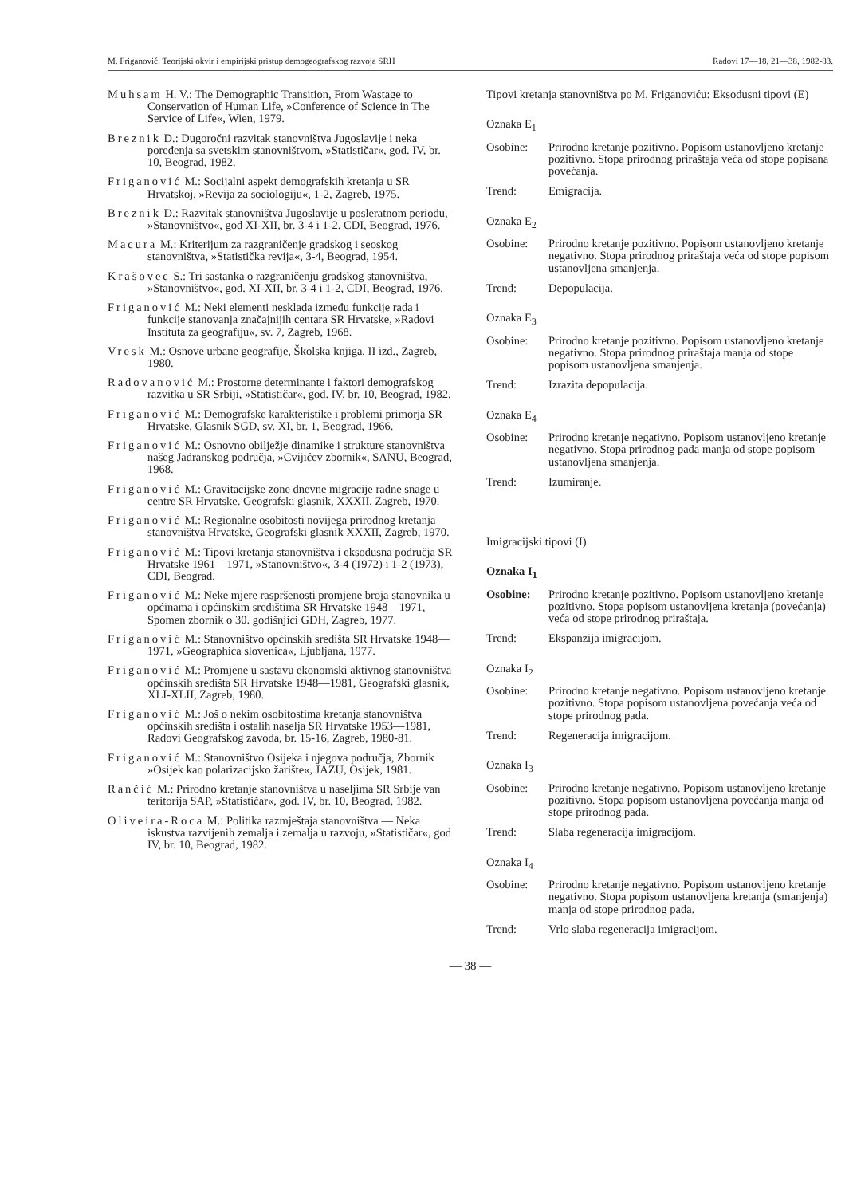M. Friganović: Teorijski okvir i empirijski pristup demogeografskog razvoja SRH Radovi 17—18, 21—38, 1982-83.
Muhsam H. V.: The Demographic Transition, From Wastage to Conservation of Human Life, »Conference of Science in The Service of Life«, Wien, 1979.
Breznik D.: Dugoročni razvitak stanovništva Jugoslavije i neka poređenja sa svetskim stanovništvom, »Statističar«, god. IV, br. 10, Beograd, 1982.
Friganović M.: Socijalni aspekt demografskih kretanja u SR Hrvatskoj, »Revija za sociologiju«, 1-2, Zagreb, 1975.
Breznik D.: Razvitak stanovništva Jugoslavije u posleratnom periodu, »Stanovništvo«, god XI-XII, br. 3-4 i 1-2. CDI, Beograd, 1976.
Macura M.: Kriterijum za razgraničenje gradskog i seoskog stanovništva, »Statistička revija«, 3-4, Beograd, 1954.
Krašovec S.: Tri sastanka o razgraničenju gradskog stanovništva, »Stanovništvo«, god. XI-XII, br. 3-4 i 1-2, CDI, Beograd, 1976.
Friganović M.: Neki elementi nesklada između funkcije rada i funkcije stanovanja značajnijih centara SR Hrvatske, »Radovi Instituta za geografiju«, sv. 7, Zagreb, 1968.
Vresk M.: Osnove urbane geografije, Školska knjiga, II izd., Zagreb, 1980.
Radovanović M.: Prostorne determinante i faktori demografskog razvitka u SR Srbiji, »Statističar«, god. IV, br. 10, Beograd, 1982.
Friganović M.: Demografske karakteristike i problemi primorja SR Hrvatske, Glasnik SGD, sv. XI, br. 1, Beograd, 1966.
Friganović M.: Osnovno obilježje dinamike i strukture stanovništva našeg Jadranskog područja, »Cvijićev zbornik«, SANU, Beograd, 1968.
Friganović M.: Gravitacijske zone dnevne migracije radne snage u centre SR Hrvatske. Geografski glasnik, XXXII, Zagreb, 1970.
Friganović M.: Regionalne osobitosti novijega prirodnog kretanja stanovništva Hrvatske, Geografski glasnik XXXII, Zagreb, 1970.
Friganović M.: Tipovi kretanja stanovništva i eksodusna područja SR Hrvatske 1961—1971, »Stanovništvo«, 3-4 (1972) i 1-2 (1973), CDI, Beograd.
Friganović M.: Neke mjere raspršenosti promjene broja stanovnika u općinama i općinskim središtima SR Hrvatske 1948—1971, Spomen zbornik o 30. godišnjici GDH, Zagreb, 1977.
Friganović M.: Stanovništvo općinskih središta SR Hrvatske 1948—1971, »Geographica slovenica«, Ljubljana, 1977.
Friganović M.: Promjene u sastavu ekonomski aktivnog stanovništva općinskih središta SR Hrvatske 1948—1981, Geografski glasnik, XLI-XLII, Zagreb, 1980.
Friganović M.: Još o nekim osobitostima kretanja stanovništva općinskih središta i ostalih naselja SR Hrvatske 1953—1981, Radovi Geografskog zavoda, br. 15-16, Zagreb, 1980-81.
Friganović M.: Stanovništvo Osijeka i njegova područja, Zbornik »Osijek kao polarizacijsko žarište«, JAZU, Osijek, 1981.
Rančić M.: Prirodno kretanje stanovništva u naseljima SR Srbije van teritorija SAP, »Statističar«, god. IV, br. 10, Beograd, 1982.
Oliveira-Roca M.: Politika razmještaja stanovništva — Neka iskustva razvijenih zemalja i zemalja u razvoju, »Statističar«, god IV, br. 10, Beograd, 1982.
Tipovi kretanja stanovništva po M. Friganoviću: Eksodusni tipovi (E)
Oznaka E<sub>1</sub>
Osobine: Prirodno kretanje pozitivno. Popisom ustanovljeno kretanje pozitivno. Stopa prirodnog priraštaja veća od stope popisana povećanja.
Trend: Emigracija.
Oznaka E<sub>2</sub>
Osobine: Prirodno kretanje pozitivno. Popisom ustanovljeno kretanje negativno. Stopa prirodnog priraštaja veća od stope popisom ustanovljena smanjenja.
Trend: Depopulacija.
Oznaka E<sub>3</sub>
Osobine: Prirodno kretanje pozitivno. Popisom ustanovljeno kretanje negativno. Stopa prirodnog priraštaja manja od stope popisom ustanovljena smanjenja.
Trend: Izrazita depopulacija.
Oznaka E<sub>4</sub>
Osobine: Prirodno kretanje negativno. Popisom ustanovljeno kretanje negativno. Stopa prirodnog pada manja od stope popisom ustanovljena smanjenja.
Trend: Izumiranje.
Imigracijski tipovi (I)
Oznaka I<sub>1</sub>
Osobine: Prirodno kretanje pozitivno. Popisom ustanovljeno kretanje pozitivno. Stopa popisom ustanovljena kretanja (povećanja) veća od stope prirodnog priraštaja.
Trend: Ekspanzija imigracijom.
Oznaka I<sub>2</sub>
Osobine: Prirodno kretanje negativno. Popisom ustanovljeno kretanje pozitivno. Stopa popisom ustanovljena povećanja veća od stope prirodnog pada.
Trend: Regeneracija imigracijom.
Oznaka I<sub>3</sub>
Osobine: Prirodno kretanje negativno. Popisom ustanovljeno kretanje pozitivno. Stopa popisom ustanovljena povećanja manja od stope prirodnog pada.
Trend: Slaba regeneracija imigracijom.
Oznaka I<sub>4</sub>
Osobine: Prirodno kretanje negativno. Popisom ustanovljeno kretanje negativno. Stopa popisom ustanovljena kretanja (smanjenja) manja od stope prirodnog pada.
Trend: Vrlo slaba regeneracija imigracijom.
— 38 —